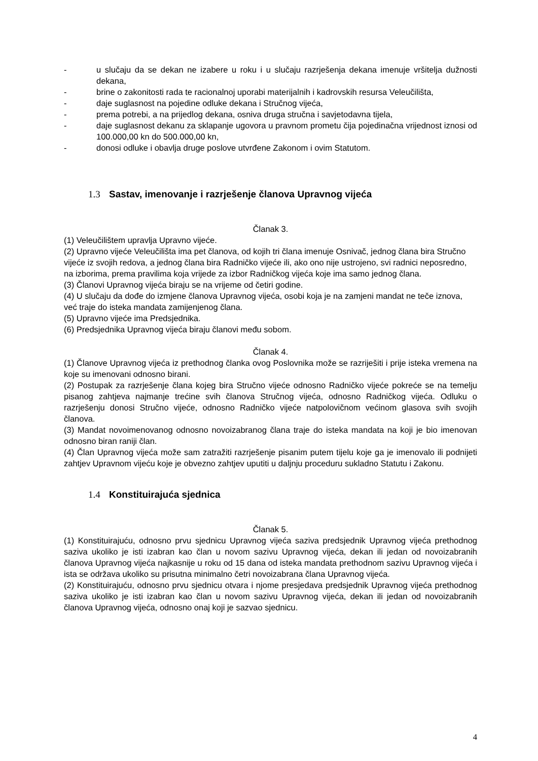- u slučaju da se dekan ne izabere u roku i u slučaju razrješenja dekana imenuje vršitelja dužnosti dekana,
- brine o zakonitosti rada te racionalnoj uporabi materijalnih i kadrovskih resursa Veleučilišta,
- daje suglasnost na pojedine odluke dekana i Stručnog vijeća,
- prema potrebi, a na prijedlog dekana, osniva druga stručna i savjetodavna tijela,
- daje suglasnost dekanu za sklapanje ugovora u pravnom prometu čija pojedinačna vrijednost iznosi od 100.000,00 kn do 500.000,00 kn,
- donosi odluke i obavlja druge poslove utvrđene Zakonom i ovim Statutom.
1.3 Sastav, imenovanje i razrješenje članova Upravnog vijeća
Članak 3.
(1) Veleučilištem upravlja Upravno vijeće.
(2) Upravno vijeće Veleučilišta ima pet članova, od kojih tri člana imenuje Osnivač, jednog člana bira Stručno vijeće iz svojih redova, a jednog člana bira Radničko vijeće ili, ako ono nije ustrojeno, svi radnici neposredno, na izborima, prema pravilima koja vrijede za izbor Radničkog vijeća koje ima samo jednog člana.
(3) Članovi Upravnog vijeća biraju se na vrijeme od četiri godine.
(4) U slučaju da dođe do izmjene članova Upravnog vijeća, osobi koja je na zamjeni mandat ne teče iznova, već traje do isteka mandata zamijenjenog člana.
(5) Upravno vijeće ima Predsjednika.
(6) Predsjednika Upravnog vijeća biraju članovi među sobom.
Članak 4.
(1) Članove Upravnog vijeća iz prethodnog članka ovog Poslovnika može se razriješiti i prije isteka vremena na koje su imenovani odnosno birani.
(2) Postupak za razrješenje člana kojeg bira Stručno vijeće odnosno Radničko vijeće pokreće se na temelju pisanog zahtjeva najmanje trećine svih članova Stručnog vijeća, odnosno Radničkog vijeća. Odluku o razrješenju donosi Stručno vijeće, odnosno Radničko vijeće natpolovičnom većinom glasova svih svojih članova.
(3) Mandat novoimenovanog odnosno novoizabranog člana traje do isteka mandata na koji je bio imenovan odnosno biran raniji član.
(4) Član Upravnog vijeća može sam zatražiti razrješenje pisanim putem tijelu koje ga je imenovalo ili podnijeti zahtjev Upravnom vijeću koje je obvezno zahtjev uputiti u daljnju proceduru sukladno Statutu i Zakonu.
1.4 Konstituirajuća sjednica
Članak 5.
(1) Konstituirajuću, odnosno prvu sjednicu Upravnog vijeća saziva predsjednik Upravnog vijeća prethodnog saziva ukoliko je isti izabran kao član u novom sazivu Upravnog vijeća, dekan ili jedan od novoizabranih članova Upravnog vijeća najkasnije u roku od 15 dana od isteka mandata prethodnom sazivu Upravnog vijeća i ista se održava ukoliko su prisutna minimalno četri novoizabrana člana Upravnog vijeća.
(2) Konstituirajuću, odnosno prvu sjednicu otvara i njome presjedava predsjednik Upravnog vijeća prethodnog saziva ukoliko je isti izabran kao član u novom sazivu Upravnog vijeća, dekan ili jedan od novoizabranih članova Upravnog vijeća, odnosno onaj koji je sazvao sjednicu.
4